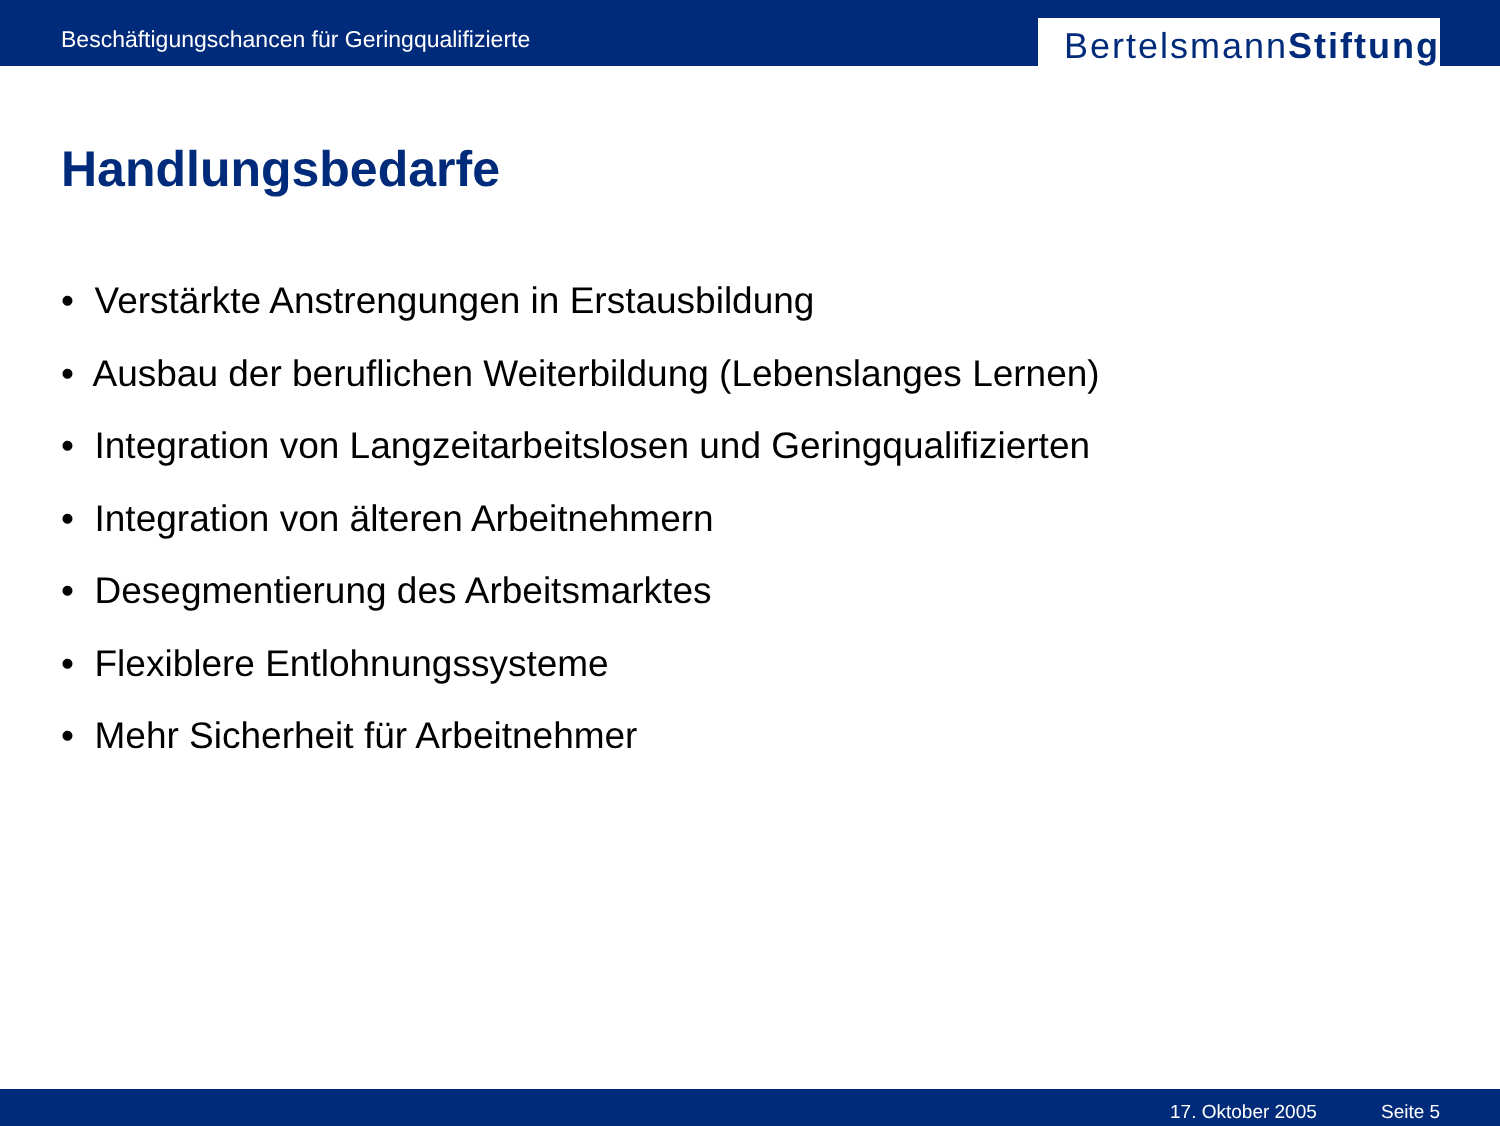Beschäftigungschancen für Geringqualifizierte
Bertelsmann Stiftung
Handlungsbedarfe
• Verstärkte Anstrengungen in Erstausbildung
• Ausbau der beruflichen Weiterbildung (Lebenslanges Lernen)
• Integration von Langzeitarbeitslosen und Geringqualifizierten
• Integration von älteren Arbeitnehmern
• Desegmentierung des Arbeitsmarktes
• Flexiblere Entlohnungssysteme
• Mehr Sicherheit für Arbeitnehmer
17. Oktober 2005 Seite 5